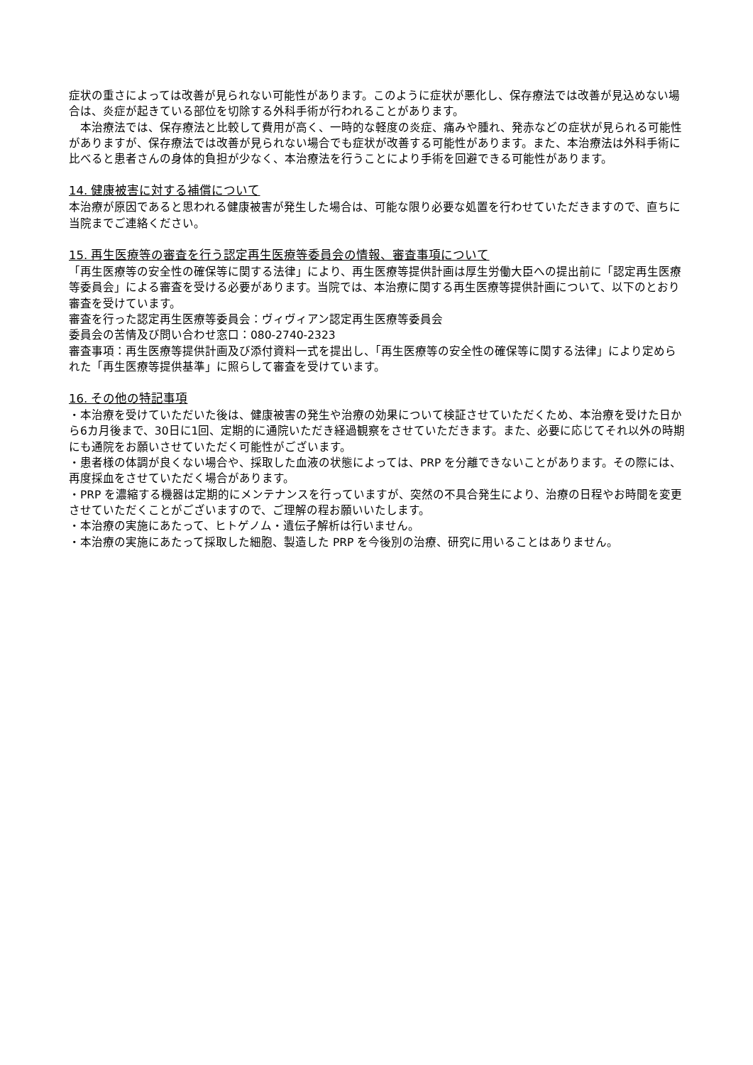症状の重さによっては改善が見られない可能性があります。このように症状が悪化し、保存療法では改善が見込めない場合は、炎症が起きている部位を切除する外科手術が行われることがあります。
　本治療法では、保存療法と比較して費用が高く、一時的な軽度の炎症、痛みや腫れ、発赤などの症状が見られる可能性がありますが、保存療法では改善が見られない場合でも症状が改善する可能性があります。また、本治療法は外科手術に比べると患者さんの身体的負担が少なく、本治療法を行うことにより手術を回避できる可能性があります。
14. 健康被害に対する補償について
本治療が原因であると思われる健康被害が発生した場合は、可能な限り必要な処置を行わせていただきますので、直ちに当院までご連絡ください。
15. 再生医療等の審査を行う認定再生医療等委員会の情報、審査事項について
「再生医療等の安全性の確保等に関する法律」により、再生医療等提供計画は厚生労働大臣への提出前に「認定再生医療等委員会」による審査を受ける必要があります。当院では、本治療に関する再生医療等提供計画について、以下のとおり審査を受けています。
審査を行った認定再生医療等委員会：ヴィヴィアン認定再生医療等委員会
委員会の苦情及び問い合わせ窓口：080-2740-2323
審査事項：再生医療等提供計画及び添付資料一式を提出し、「再生医療等の安全性の確保等に関する法律」により定められた「再生医療等提供基準」に照らして審査を受けています。
16. その他の特記事項
・本治療を受けていただいた後は、健康被害の発生や治療の効果について検証させていただくため、本治療を受けた日から6カ月後まで、30日に1回、定期的に通院いただき経過観察をさせていただきます。また、必要に応じてそれ以外の時期にも通院をお願いさせていただく可能性がございます。
・患者様の体調が良くない場合や、採取した血液の状態によっては、PRP を分離できないことがあります。その際には、再度採血をさせていただく場合があります。
・PRP を濃縮する機器は定期的にメンテナンスを行っていますが、突然の不具合発生により、治療の日程やお時間を変更させていただくことがございますので、ご理解の程お願いいたします。
・本治療の実施にあたって、ヒトゲノム・遺伝子解析は行いません。
・本治療の実施にあたって採取した細胞、製造した PRP を今後別の治療、研究に用いることはありません。